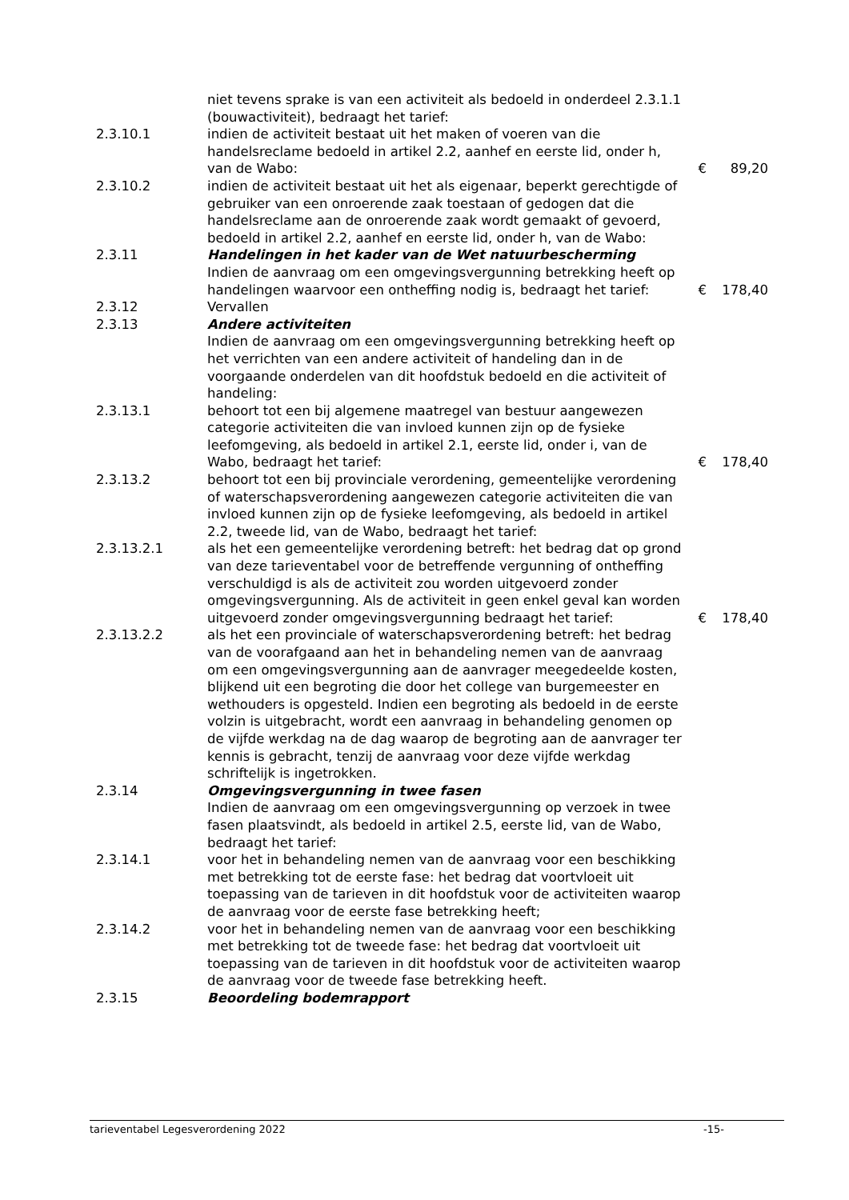| | niet tevens sprake is van een activiteit als bedoeld in onderdeel 2.3.1.1 (bouwactiviteit), bedraagt het tarief: | | |
| 2.3.10.1 | indien de activiteit bestaat uit het maken of voeren van die handelsreclame bedoeld in artikel 2.2, aanhef en eerste lid, onder h, van de Wabo: | € | 89,20 |
| 2.3.10.2 | indien de activiteit bestaat uit het als eigenaar, beperkt gerechtigde of gebruiker van een onroerende zaak toestaan of gedogen dat die handelsreclame aan de onroerende zaak wordt gemaakt of gevoerd, bedoeld in artikel 2.2, aanhef en eerste lid, onder h, van de Wabo: | | |
| 2.3.11 | Handelingen in het kader van de Wet natuurbescherming | | |
| | Indien de aanvraag om een omgevingsvergunning betrekking heeft op handelingen waarvoor een ontheffing nodig is, bedraagt het tarief: | € | 178,40 |
| 2.3.12 | Vervallen | | |
| 2.3.13 | Andere activiteiten | | |
| | Indien de aanvraag om een omgevingsvergunning betrekking heeft op het verrichten van een andere activiteit of handeling dan in de voorgaande onderdelen van dit hoofdstuk bedoeld en die activiteit of handeling: | | |
| 2.3.13.1 | behoort tot een bij algemene maatregel van bestuur aangewezen categorie activiteiten die van invloed kunnen zijn op de fysieke leefomgeving, als bedoeld in artikel 2.1, eerste lid, onder i, van de Wabo, bedraagt het tarief: | € | 178,40 |
| 2.3.13.2 | behoort tot een bij provinciale verordening, gemeentelijke verordening of waterschapsverordening aangewezen categorie activiteiten die van invloed kunnen zijn op de fysieke leefomgeving, als bedoeld in artikel 2.2, tweede lid, van de Wabo, bedraagt het tarief: | | |
| 2.3.13.2.1 | als het een gemeentelijke verordening betreft: het bedrag dat op grond van deze tarieventabel voor de betreffende vergunning of ontheffing verschuldigd is als de activiteit zou worden uitgevoerd zonder omgevingsvergunning. Als de activiteit in geen enkel geval kan worden uitgevoerd zonder omgevingsvergunning bedraagt het tarief: | € | 178,40 |
| 2.3.13.2.2 | als het een provinciale of waterschapsverordening betreft: het bedrag van de voorafgaand aan het in behandeling nemen van de aanvraag om een omgevingsvergunning aan de aanvrager meegedeelde kosten, blijkend uit een begroting die door het college van burgemeester en wethouders is opgesteld. Indien een begroting als bedoeld in de eerste volzin is uitgebracht, wordt een aanvraag in behandeling genomen op de vijfde werkdag na de dag waarop de begroting aan de aanvrager ter kennis is gebracht, tenzij de aanvraag voor deze vijfde werkdag schriftelijk is ingetrokken. | | |
| 2.3.14 | Omgevingsvergunning in twee fasen | | |
| | Indien de aanvraag om een omgevingsvergunning op verzoek in twee fasen plaatsvindt, als bedoeld in artikel 2.5, eerste lid, van de Wabo, bedraagt het tarief: | | |
| 2.3.14.1 | voor het in behandeling nemen van de aanvraag voor een beschikking met betrekking tot de eerste fase: het bedrag dat voortvloeit uit toepassing van de tarieven in dit hoofdstuk voor de activiteiten waarop de aanvraag voor de eerste fase betrekking heeft; | | |
| 2.3.14.2 | voor het in behandeling nemen van de aanvraag voor een beschikking met betrekking tot de tweede fase: het bedrag dat voortvloeit uit toepassing van de tarieven in dit hoofdstuk voor de activiteiten waarop de aanvraag voor de tweede fase betrekking heeft. | | |
| 2.3.15 | Beoordeling bodemrapport | | |
tarieventabel Legesverordening 2022 -15-